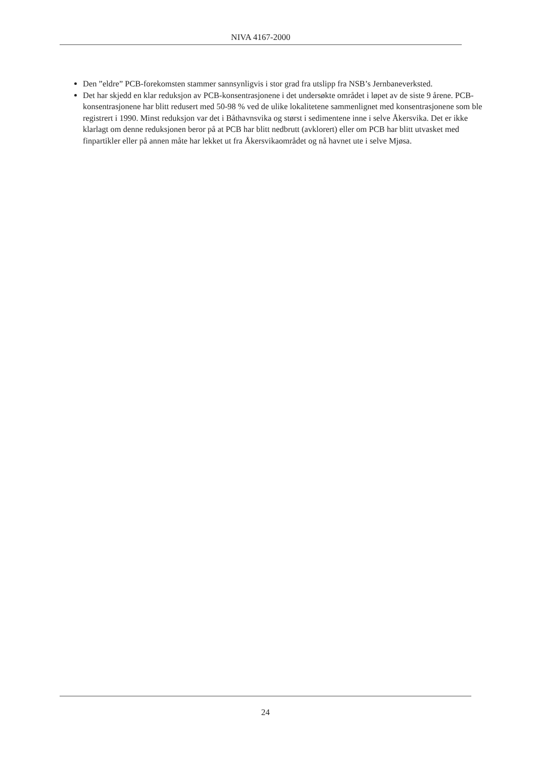NIVA 4167-2000
Den ”eldre” PCB-forekomsten stammer sannsynligvis i stor grad fra utslipp fra NSB’s Jernbaneverksted.
Det har skjedd en klar reduksjon av PCB-konsentrasjonene i det undersøkte området i løpet av de siste 9 årene. PCB-konsentrasjonene har blitt redusert med 50-98 % ved de ulike lokalitetene sammenlignet med konsentrasjonene som ble registrert i 1990. Minst reduksjon var det i Båthavnsvika og størst i sedimentene inne i selve Åkersvika. Det er ikke klarlagt om denne reduksjonen beror på at PCB har blitt nedbrutt (avklorert) eller om PCB har blitt utvasket med finpartikler eller på annen måte har lekket ut fra Åkersvikaområdet og nå havnet ute i selve Mjøsa.
24